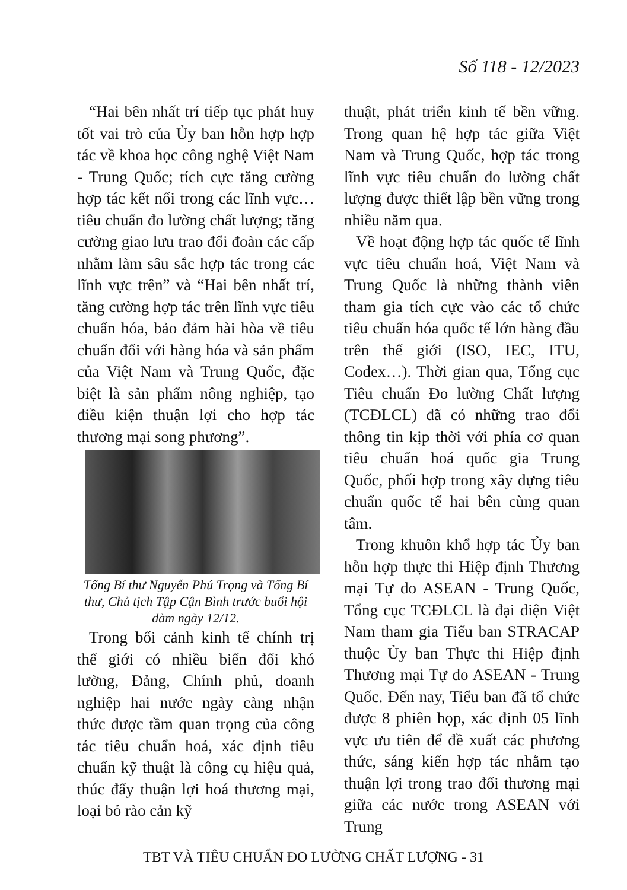Số 118 - 12/2023
“Hai bên nhất trí tiếp tục phát huy tốt vai trò của Ủy ban hỗn hợp hợp tác về khoa học công nghệ Việt Nam - Trung Quốc; tích cực tăng cường hợp tác kết nối trong các lĩnh vực… tiêu chuẩn đo lường chất lượng; tăng cường giao lưu trao đổi đoàn các cấp nhằm làm sâu sắc hợp tác trong các lĩnh vực trên” và “Hai bên nhất trí, tăng cường hợp tác trên lĩnh vực tiêu chuẩn hóa, bảo đảm hài hòa về tiêu chuẩn đối với hàng hóa và sản phẩm của Việt Nam và Trung Quốc, đặc biệt là sản phẩm nông nghiệp, tạo điều kiện thuận lợi cho hợp tác thương mại song phương”.
Tổng Bí thư Nguyễn Phú Trọng và Tổng Bí thư, Chủ tịch Tập Cận Bình trước buổi hội đàm ngày 12/12.
Trong bối cảnh kinh tế chính trị thế giới có nhiều biến đổi khó lường, Đảng, Chính phủ, doanh nghiệp hai nước ngày càng nhận thức được tầm quan trọng của công tác tiêu chuẩn hoá, xác định tiêu chuẩn kỹ thuật là công cụ hiệu quả, thúc đẩy thuận lợi hoá thương mại, loại bỏ rào cản kỹ
thuật, phát triển kinh tế bền vững. Trong quan hệ hợp tác giữa Việt Nam và Trung Quốc, hợp tác trong lĩnh vực tiêu chuẩn đo lường chất lượng được thiết lập bền vững trong nhiều năm qua.
Về hoạt động hợp tác quốc tế lĩnh vực tiêu chuẩn hoá, Việt Nam và Trung Quốc là những thành viên tham gia tích cực vào các tổ chức tiêu chuẩn hóa quốc tế lớn hàng đầu trên thế giới (ISO, IEC, ITU, Codex…). Thời gian qua, Tổng cục Tiêu chuẩn Đo lường Chất lượng (TCĐLCL) đã có những trao đổi thông tin kịp thời với phía cơ quan tiêu chuẩn hoá quốc gia Trung Quốc, phối hợp trong xây dựng tiêu chuẩn quốc tế hai bên cùng quan tâm.
Trong khuôn khổ hợp tác Ủy ban hỗn hợp thực thi Hiệp định Thương mại Tự do ASEAN - Trung Quốc, Tổng cục TCĐLCL là đại diện Việt Nam tham gia Tiểu ban STRACAP thuộc Ủy ban Thực thi Hiệp định Thương mại Tự do ASEAN - Trung Quốc. Đến nay, Tiểu ban đã tổ chức được 8 phiên họp, xác định 05 lĩnh vực ưu tiên để đề xuất các phương thức, sáng kiến hợp tác nhằm tạo thuận lợi trong trao đổi thương mại giữa các nước trong ASEAN với Trung
TBT VÀ TIÊU CHUẨN ĐO LƯỜNG CHẤT LƯỢNG - 31